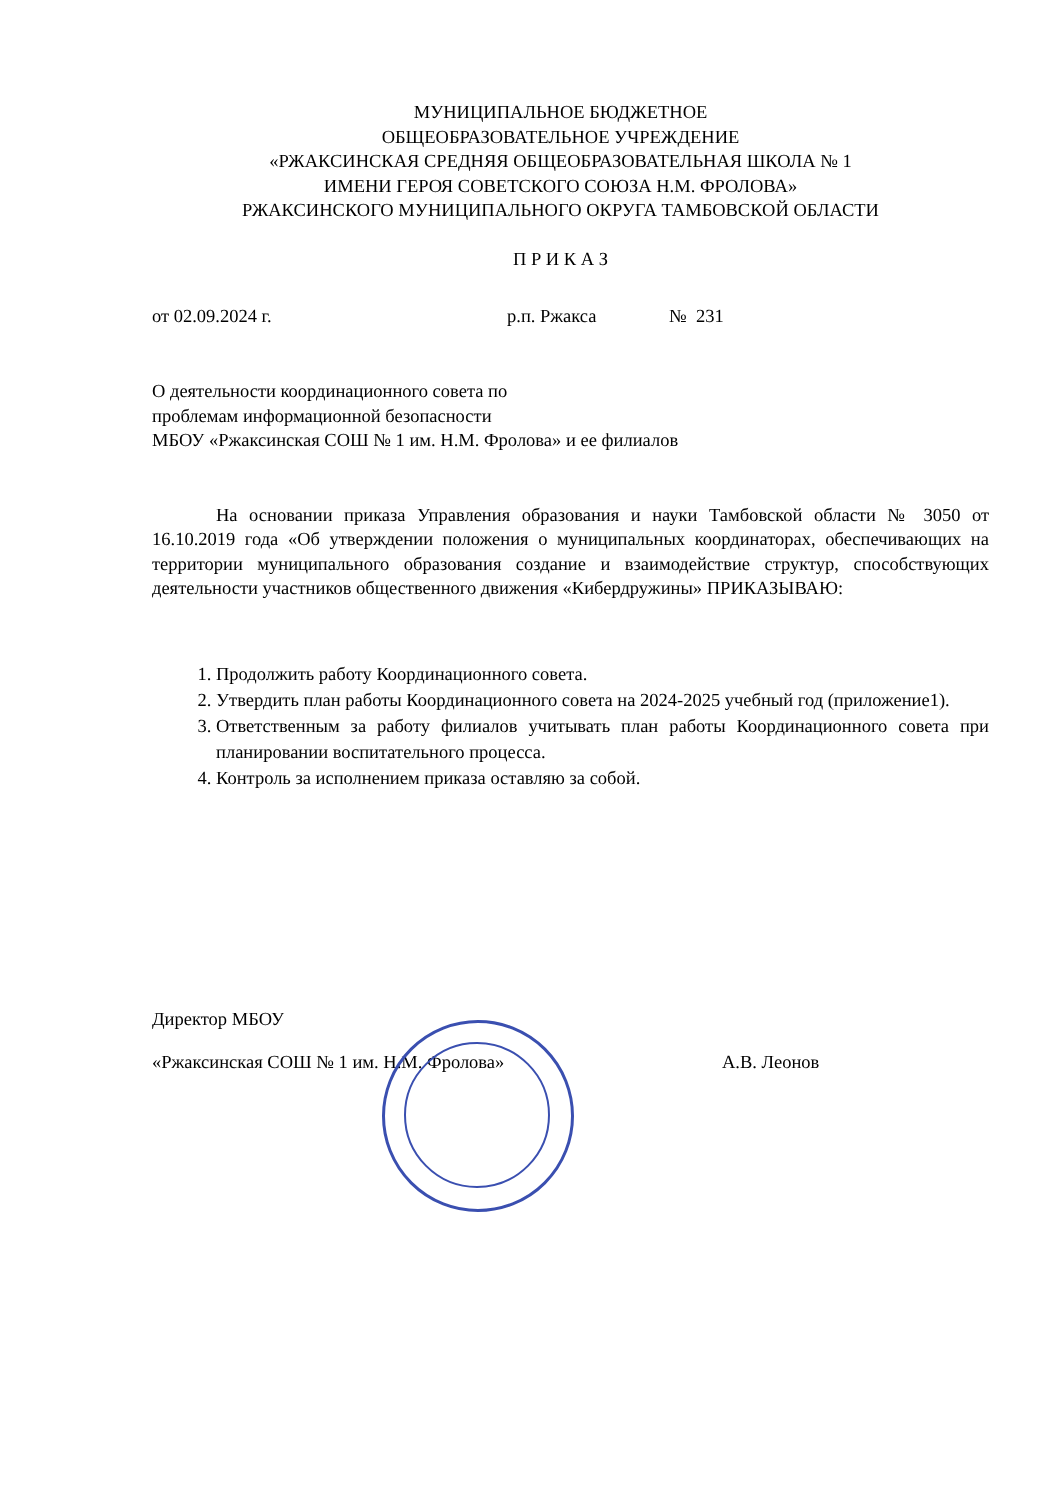МУНИЦИПАЛЬНОЕ БЮДЖЕТНОЕ
ОБЩЕОБРАЗОВАТЕЛЬНОЕ УЧРЕЖДЕНИЕ
«РЖАКСИНСКАЯ СРЕДНЯЯ ОБЩЕОБРАЗОВАТЕЛЬНАЯ ШКОЛА № 1
ИМЕНИ ГЕРОЯ СОВЕТСКОГО СОЮЗА Н.М. ФРОЛОВА»
РЖАКСИНСКОГО МУНИЦИПАЛЬНОГО ОКРУГА ТАМБОВСКОЙ ОБЛАСТИ
П Р И К А З
от 02.09.2024 г. р.п. Ржакса № 231
О деятельности координационного совета по
проблемам информационной безопасности
МБОУ «Ржаксинская СОШ № 1 им. Н.М. Фролова» и ее филиалов
На основании приказа Управления образования и науки Тамбовской области № 3050 от 16.10.2019 года «Об утверждении положения о муниципальных координаторах, обеспечивающих на территории муниципального образования создание и взаимодействие структур, способствующих деятельности участников общественного движения «Кибердружины» ПРИКАЗЫВАЮ:
1. Продолжить работу Координационного совета.
2. Утвердить план работы Координационного совета на 2024-2025 учебный год (приложение1).
3. Ответственным за работу филиалов учитывать план работы Координационного совета при планировании воспитательного процесса.
4. Контроль за исполнением приказа оставляю за собой.
Директор МБОУ
«Ржаксинская СОШ № 1 им. Н.М. Фролова» А.В. Леонов